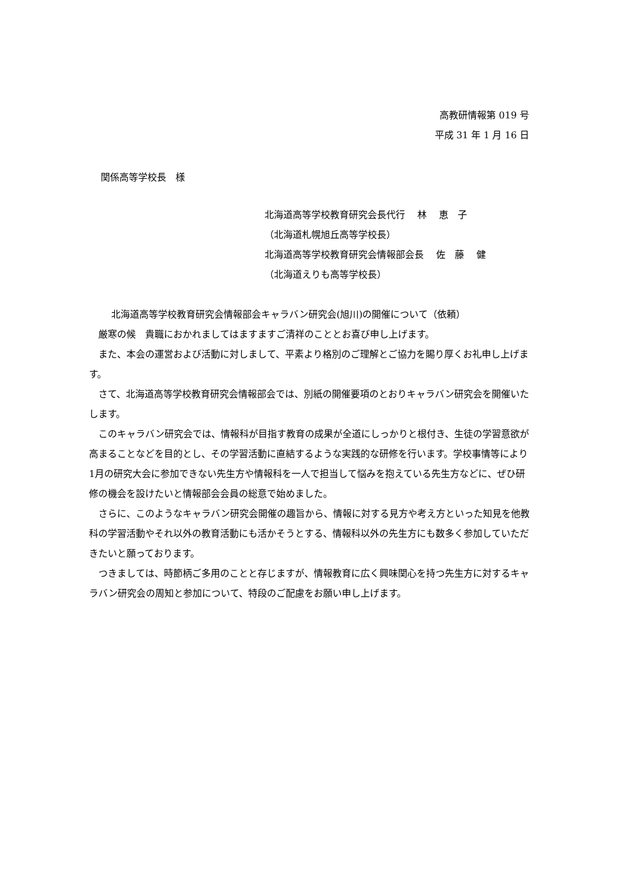高教研情報第 019 号
平成 31 年 1 月 16 日
関係高等学校長　様
北海道高等学校教育研究会長代行　 林　 恵　子
（北海道札幌旭丘高等学校長）
北海道高等学校教育研究会情報部会長　 佐　藤　 健
（北海道えりも高等学校長）
北海道高等学校教育研究会情報部会キャラバン研究会(旭川)の開催について（依頼）
厳寒の候　貴職におかれましてはますますご清祥のこととお喜び申し上げます。
また、本会の運営および活動に対しまして、平素より格別のご理解とご協力を賜り厚くお礼申し上げます。
さて、北海道高等学校教育研究会情報部会では、別紙の開催要項のとおりキャラバン研究会を開催いたします。
このキャラバン研究会では、情報科が目指す教育の成果が全道にしっかりと根付き、生徒の学習意欲が高まることなどを目的とし、その学習活動に直結するような実践的な研修を行います。学校事情等により1月の研究大会に参加できない先生方や情報科を一人で担当して悩みを抱えている先生方などに、ぜひ研修の機会を設けたいと情報部会会員の総意で始めました。
さらに、このようなキャラバン研究会開催の趣旨から、情報に対する見方や考え方といった知見を他教科の学習活動やそれ以外の教育活動にも活かそうとする、情報科以外の先生方にも数多く参加していただきたいと願っております。
つきましては、時節柄ご多用のことと存じますが、情報教育に広く興味関心を持つ先生方に対するキャラバン研究会の周知と参加について、特段のご配慮をお願い申し上げます。